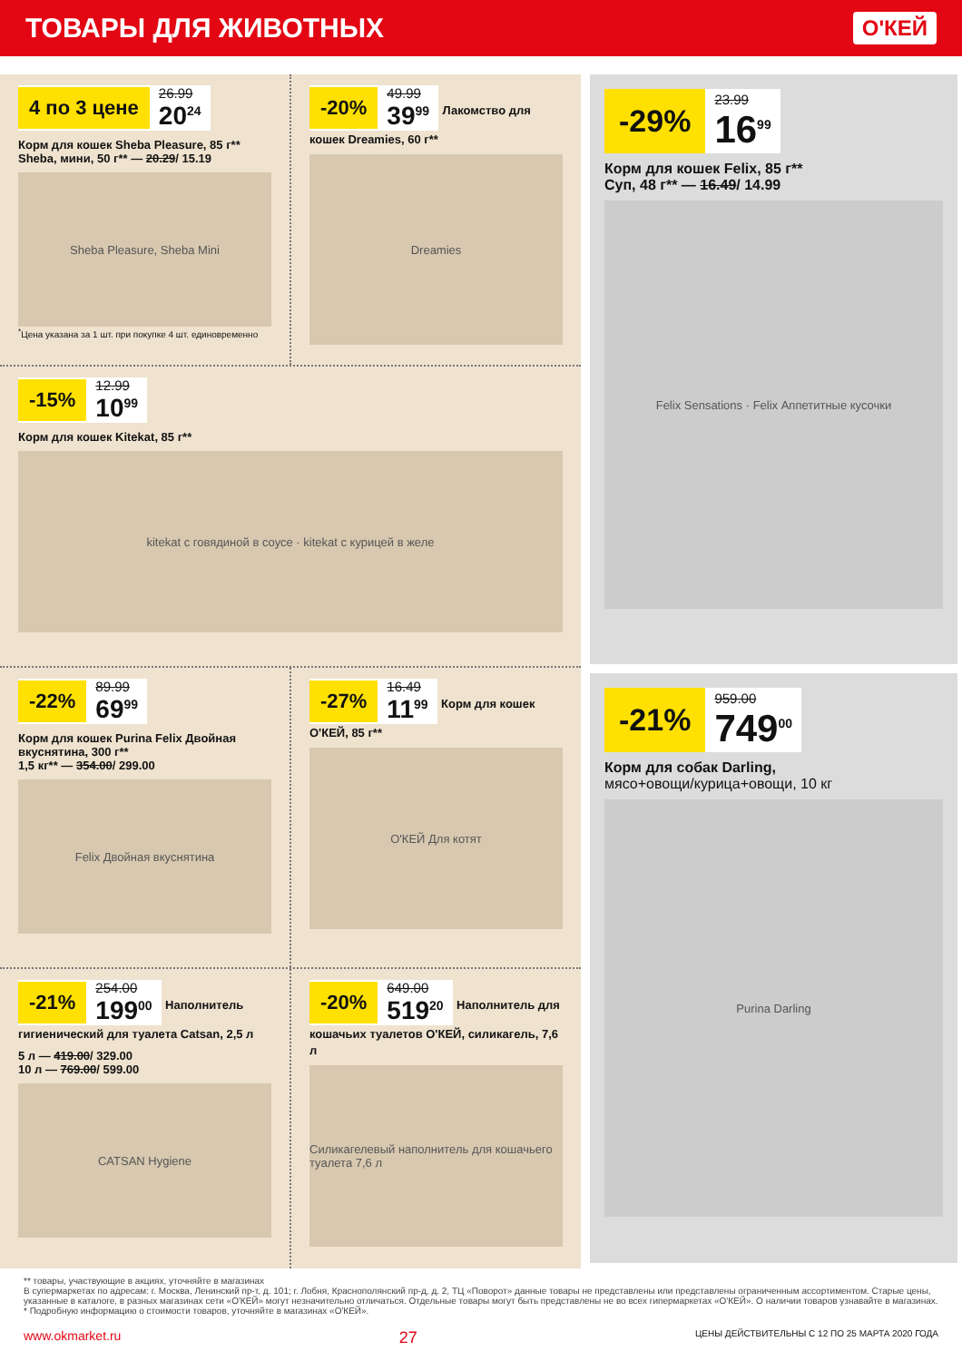ТОВАРЫ ДЛЯ ЖИВОТНЫХ
О'КЕЙ
4 по 3 цене 26.99
20<sup>24</sup>
Корм для кошек Sheba Pleasure, 85 г**
Sheba, мини, 50 г** — 20.29/ 15.19
Sheba Pleasure, Sheba Mini
<sup>*</sup> Цена указана за 1 шт. при покупке 4 шт. единовременно
-20% 49.99
39<sup>99</sup>
Лакомство для кошек Dreamies, 60 г**
Dreamies
-15% 12.99
10<sup>99</sup>
Корм для кошек Kitekat, 85 г**
kitekat с говядиной в соусе · kitekat с курицей в желе
-22% 89.99
69<sup>99</sup>
Корм для кошек Purina Felix Двойная вкуснятина, 300 г**
1,5 кг** — 354.00/ 299.00
Felix Двойная вкуснятина
-27% 16.49
11<sup>99</sup>
Корм для кошек О'КЕЙ, 85 г**
О'КЕЙ Для котят
-21% 254.00
199<sup>00</sup>
Наполнитель гигиенический для туалета Catsan, 2,5 л
5 л — 419.00/ 329.00
10 л — 769.00/ 599.00
CATSAN Hygiene
-20% 649.00
519<sup>20</sup>
Наполнитель для кошачьих туалетов О'КЕЙ, силикагель, 7,6 л
Силикагелевый наполнитель для кошачьего туалета 7,6 л
-29% 23.99
16<sup>99</sup>
Корм для кошек Felix, 85 г**
Суп, 48 г** — 16.49/ 14.99
Felix Sensations · Felix Аппетитные кусочки
-21% 959.00
749<sup>00</sup>
Корм для собак Darling,
мясо+овощи/курица+овощи, 10 кг
Purina Darling
** товары, участвующие в акциях, уточняйте в магазинах
В супермаркетах по адресам: г. Москва, Ленинский пр-т, д. 101; г. Лобня, Краснополянский пр-д, д. 2, ТЦ «Поворот» данные товары не представлены или представлены ограниченным ассортиментом. Старые цены, указанные в каталоге, в разных магазинах сети «О'КЕЙ» могут незначительно отличаться. Отдельные товары могут быть представлены не во всех гипермаркетах «О'КЕЙ». О наличии товаров узнавайте в магазинах.
* Подробную информацию о стоимости товаров, уточняйте в магазинах «О'КЕЙ».
www.okmarket.ru 27 ЦЕНЫ ДЕЙСТВИТЕЛЬНЫ С 12 ПО 25 МАРТА 2020 ГОДА